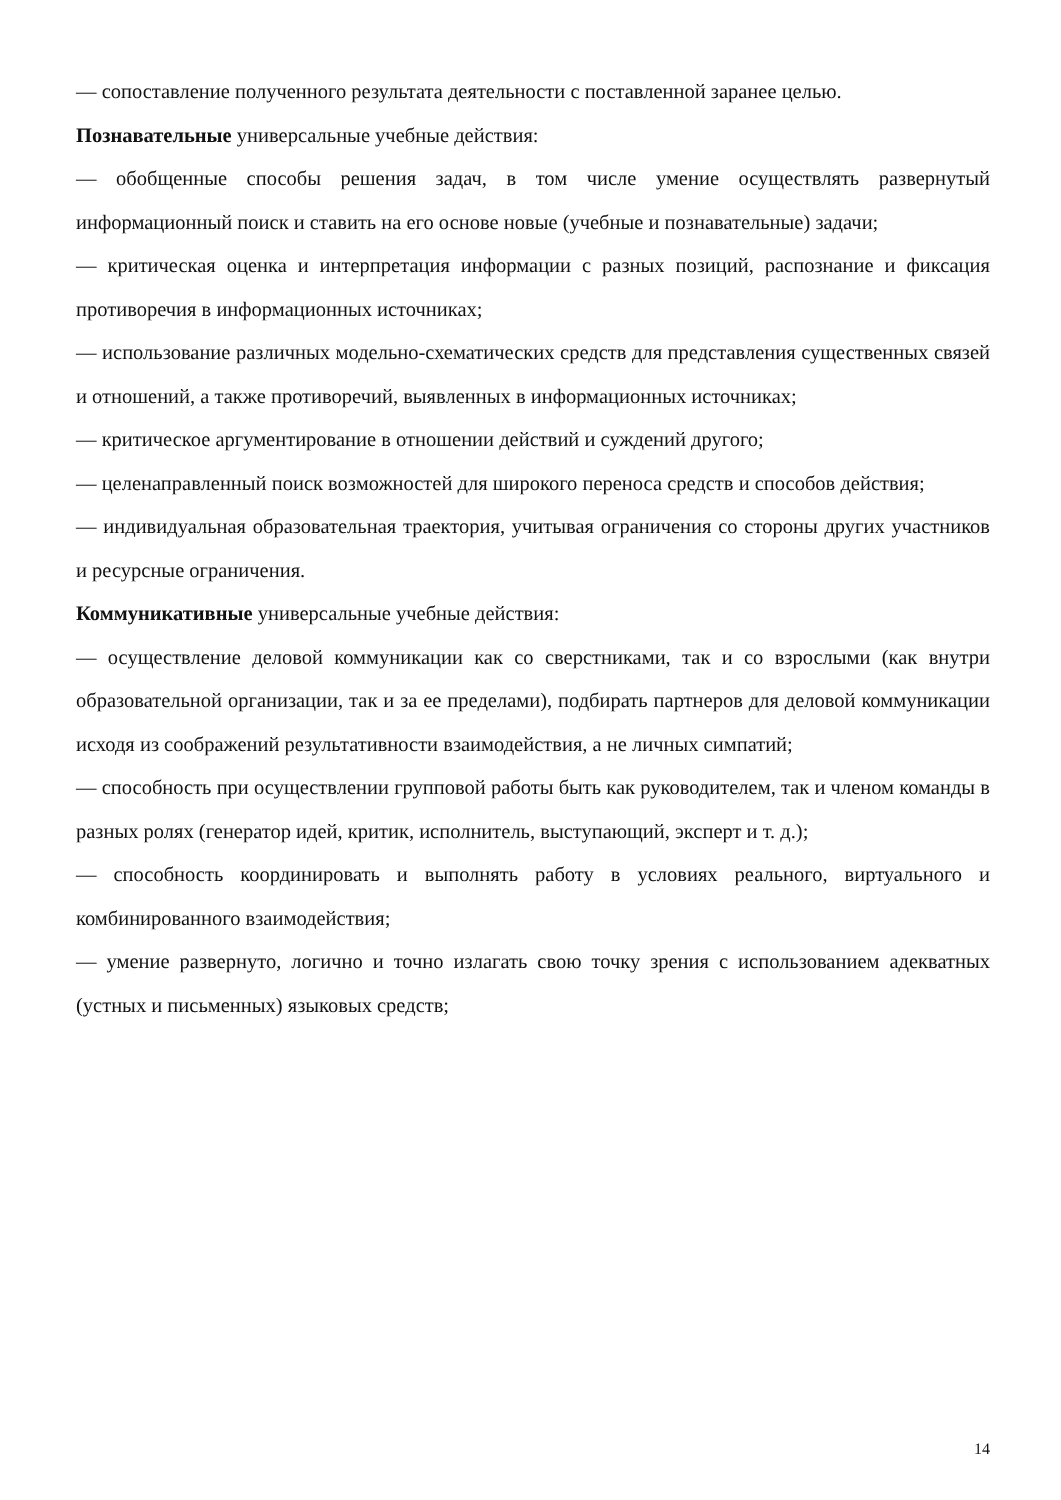— сопоставление полученного результата деятельности с поставленной заранее целью.
Познавательные универсальные учебные действия:
— обобщенные способы решения задач, в том числе умение осуществлять развернутый информационный поиск и ставить на его основе новые (учебные и познавательные) задачи;
— критическая оценка и интерпретация информации с разных позиций, распознание и фиксация противоречия в информационных источниках;
— использование различных модельно-схематических средств для представления существенных связей и отношений, а также противоречий, выявленных в информационных источниках;
— критическое аргументирование в отношении действий и суждений другого;
— целенаправленный поиск возможностей для широкого переноса средств и способов действия;
— индивидуальная образовательная траектория, учитывая ограничения со стороны других участников и ресурсные ограничения.
Коммуникативные универсальные учебные действия:
— осуществление деловой коммуникации как со сверстниками, так и со взрослыми (как внутри образовательной организации, так и за ее пределами), подбирать партнеров для деловой коммуникации исходя из соображений результативности взаимодействия, а не личных симпатий;
— способность при осуществлении групповой работы быть как руководителем, так и членом команды в разных ролях (генератор идей, критик, исполнитель, выступающий, эксперт и т. д.);
— способность координировать и выполнять работу в условиях реального, виртуального и комбинированного взаимодействия;
— умение развернуто, логично и точно излагать свою точку зрения с использованием адекватных (устных и письменных) языковых средств;
14